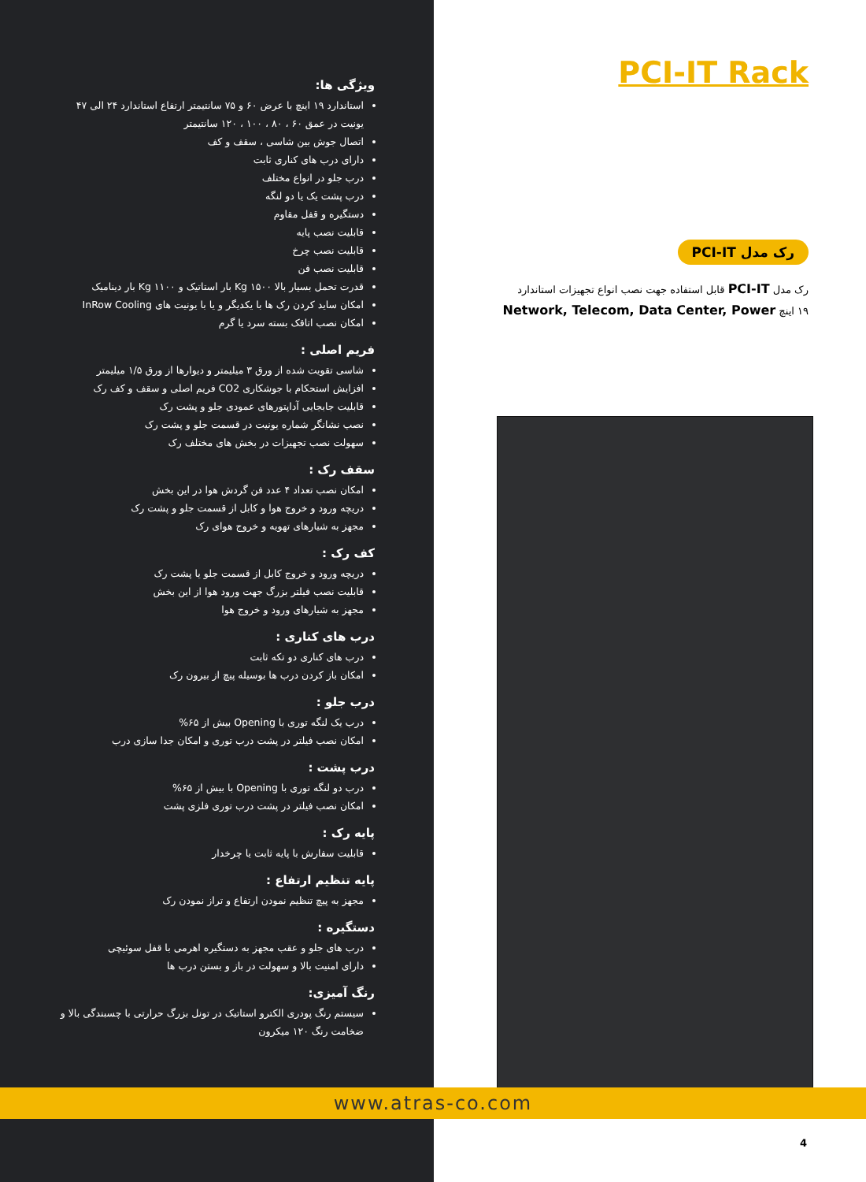ویژگی ها:
استاندارد ۱۹ اینچ با عرض ۶۰ و ۷۵ سانتیمتر ارتفاع استاندارد ۲۴ الی ۴۷ یونیت در عمق ۶۰ ، ۸۰ ، ۱۰۰ ، ۱۲۰ سانتیمتر
اتصال جوش بین شاسی ، سقف و کف
دارای درب های کناری ثابت
درب جلو در انواع مختلف
درب پشت یک یا دو لنگه
دستگیره و قفل مقاوم
قابلیت نصب پایه
قابلیت نصب چرخ
قابلیت نصب فن
قدرت تحمل بسیار بالا Kg ۱۵۰۰ بار استاتیک و Kg ۱۱۰۰ بار دینامیک
امکان ساید کردن رک ها با یکدیگر و یا با یونیت های InRow Cooling
امکان نصب اتاقک بسته سرد یا گرم
فریم اصلی :
شاسی تقویت شده از ورق ۳ میلیمتر و دیوارها از ورق ۱/۵ میلیمتر
افزایش استحکام با جوشکاری CO2 فریم اصلی و سقف و کف رک
قابلیت جابجایی آداپتورهای عمودی جلو و پشت رک
نصب نشانگر شماره یونیت در قسمت جلو و پشت رک
سهولت نصب تجهیزات در بخش های مختلف رک
سقف رک :
امکان نصب تعداد ۴ عدد فن گردش هوا در این بخش
دریچه ورود و خروج هوا و کابل از قسمت جلو و پشت رک
مجهز به شیارهای تهویه و خروج هوای رک
کف رک :
دریچه ورود و خروج کابل از قسمت جلو یا پشت رک
قابلیت نصب فیلتر بزرگ جهت ورود هوا از این بخش
مجهز به شیارهای ورود و خروج هوا
درب های کناری :
درب های کناری دو تکه ثابت
امکان باز کردن درب ها بوسیله پیچ از بیرون رک
درب جلو :
درب یک لنگه توری با Opening بیش از ۶۵%
امکان نصب فیلتر در پشت درب توری و امکان جدا سازی درب
درب پشت :
درب دو لنگه توری با Opening با بیش از ۶۵%
امکان نصب فیلتر در پشت درب توری فلزی پشت
پایه رک :
قابلیت سفارش با پایه ثابت یا چرخدار
پایه تنظیم ارتفاع :
مجهز به پیچ تنظیم نمودن ارتفاع و تراز نمودن رک
دستگیره :
درب های جلو و عقب مجهز به دستگیره اهرمی با قفل سوئیچی
دارای امنیت بالا و سهولت در باز و بستن درب ها
رنگ آمیزی:
سیستم رنگ پودری الکترو استاتیک در تونل بزرگ حرارتی با چسبندگی بالا و ضخامت رنگ ۱۲۰ میکرون
PCI-IT Rack
رک مدل PCI-IT
رک مدل PCI-IT قابل استفاده جهت نصب انواع تجهیزات استاندارد
۱۹ اینچ Network, Telecom, Data Center, Power
www.atras-co.com
4